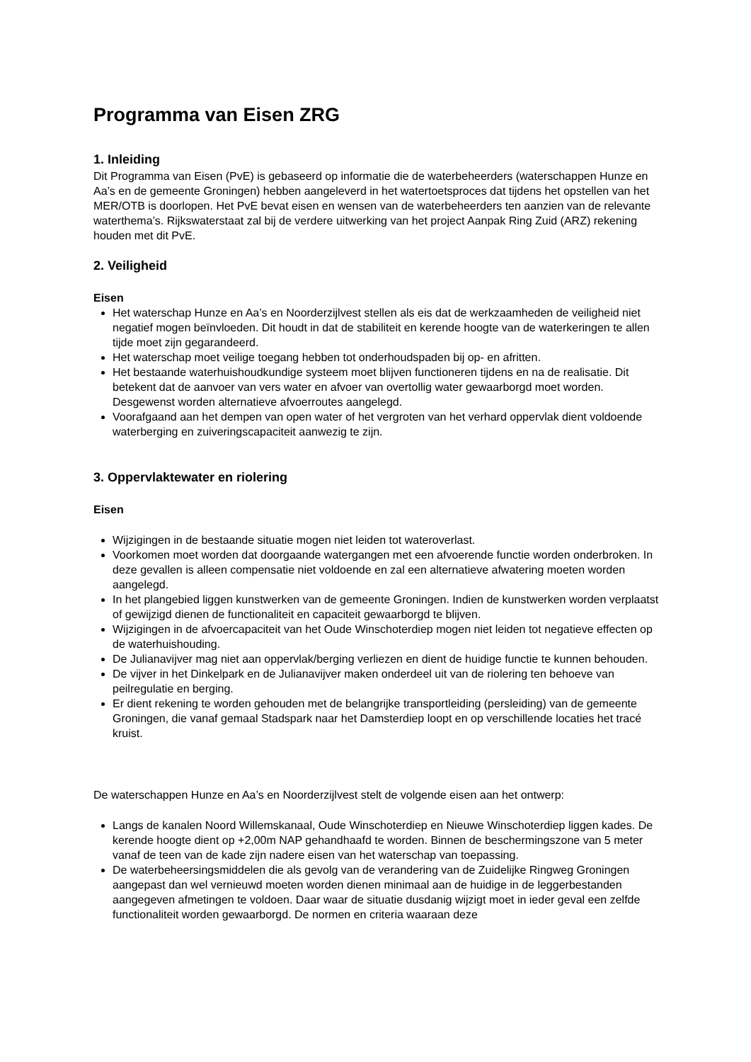Programma van Eisen ZRG
1. Inleiding
Dit Programma van Eisen (PvE) is gebaseerd op informatie die de waterbeheerders (waterschappen Hunze en Aa’s en de gemeente Groningen) hebben aangeleverd in het watertoetsproces dat tijdens het opstellen van het MER/OTB is doorlopen. Het PvE bevat eisen en wensen van de waterbeheerders ten aanzien van de relevante waterthema’s. Rijkswaterstaat zal bij de verdere uitwerking van het project Aanpak Ring Zuid (ARZ) rekening houden met dit PvE.
2. Veiligheid
Eisen
Het waterschap Hunze en Aa’s en Noorderzijlvest stellen als eis dat de werkzaamheden de veiligheid niet negatief mogen beïnvloeden. Dit houdt in dat de stabiliteit en kerende hoogte van de waterkeringen te allen tijde moet zijn gegarandeerd.
Het waterschap moet veilige toegang hebben tot onderhoudspaden bij op- en afritten.
Het bestaande waterhuishoudkundige systeem moet blijven functioneren tijdens en na de realisatie. Dit betekent dat de aanvoer van vers water en afvoer van overtollig water gewaarborgd moet worden. Desgewenst worden alternatieve afvoerroutes aangelegd.
Voorafgaand aan het dempen van open water of het vergroten van het verhard oppervlak dient voldoende waterberging en zuiveringscapaciteit aanwezig te zijn.
3. Oppervlaktewater en riolering
Eisen
Wijzigingen in de bestaande situatie mogen niet leiden tot wateroverlast.
Voorkomen moet worden dat doorgaande watergangen met een afvoerende functie worden onderbroken. In deze gevallen is alleen compensatie niet voldoende en zal een alternatieve afwatering moeten worden aangelegd.
In het plangebied liggen kunstwerken van de gemeente Groningen. Indien de kunstwerken worden verplaatst of gewijzigd dienen de functionaliteit en capaciteit gewaarborgd te blijven.
Wijzigingen in de afvoercapaciteit van het Oude Winschoterdiep mogen niet leiden tot negatieve effecten op de waterhuishouding.
De Julianavijver mag niet aan oppervlak/berging verliezen en dient de huidige functie te kunnen behouden.
De vijver in het Dinkelpark en de Julianavijver maken onderdeel uit van de riolering ten behoeve van peilregulatie en berging.
Er dient rekening te worden gehouden met de belangrijke transportleiding (persleiding) van de gemeente Groningen, die vanaf gemaal Stadspark naar het Damsterdiep loopt en op verschillende locaties het tracé kruist.
De waterschappen Hunze en Aa’s en Noorderzijlvest stelt de volgende eisen aan het ontwerp:
Langs de kanalen Noord Willemskanaal, Oude Winschoterdiep en Nieuwe Winschoterdiep liggen kades. De kerende hoogte dient op +2,00m NAP gehandhaafd te worden. Binnen de beschermingszone van 5 meter vanaf de teen van de kade zijn nadere eisen van het waterschap van toepassing.
De waterbeheersingsmiddelen die als gevolg van de verandering van de Zuidelijke Ringweg Groningen aangepast dan wel vernieuwd moeten worden dienen minimaal aan de huidige in de leggerbestanden aangegeven afmetingen te voldoen. Daar waar de situatie dusdanig wijzigt moet in ieder geval een zelfde functionaliteit worden gewaarborgd. De normen en criteria waaraan deze